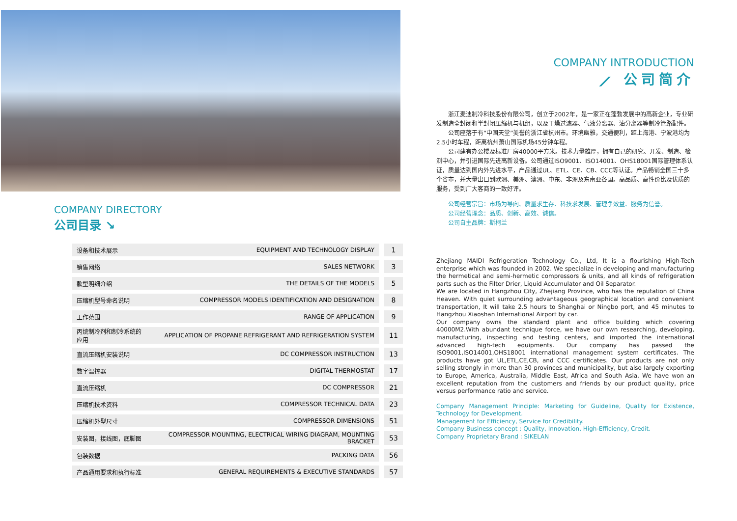COMPANY DIRECTORY
公司目录 ↘
| 设备和技术展示 | EQUIPMENT AND TECHNOLOGY DISPLAY | 1 |
| 销售网络 | SALES NETWORK | 3 |
| 款型明细介绍 | THE DETAILS OF THE MODELS | 5 |
| 压缩机型号命名说明 | COMPRESSOR MODELS IDENTIFICATION AND DESIGNATION | 8 |
| 工作范围 | RANGE OF APPLICATION | 9 |
| 丙烷制冷剂和制冷系统的应用 | APPLICATION OF PROPANE REFRIGERANT AND REFRIGERATION SYSTEM | 11 |
| 直流压缩机安装说明 | DC COMPRESSOR INSTRUCTION | 13 |
| 数字温控器 | DIGITAL THERMOSTAT | 17 |
| 直流压缩机 | DC COMPRESSOR | 21 |
| 压缩机技术资料 | COMPRESSOR TECHNICAL DATA | 23 |
| 压缩机外型尺寸 | COMPRESSOR DIMENSIONS | 51 |
| 安装图，接线图，底脚图 | COMPRESSOR MOUNTING, ELECTRICAL WIRING DIAGRAM, MOUNTING BRACKET | 53 |
| 包装数据 | PACKING DATA | 56 |
| 产品通用要求和执行标准 | GENERAL REQUIREMENTS & EXECUTIVE STANDARDS | 57 |
COMPANY INTRODUCTION
⟋ 公司简介
浙江麦迪制冷科技股份有限公司，创立于2002年，是一家正在蓬勃发展中的高新企业，专业研发制造全封闭和半封闭压缩机与机组，以及干燥过滤器、气液分离器、油分离器等制冷管路配件。
公司座落于有“中国天堂”美誉的浙江省杭州市。环境幽雅，交通便利，距上海港、宁波港均为2.5小时车程，距离杭州萧山国际机场45分钟车程。
公司建有办公楼及标准厂房40000平方米。技术力量雄厚，拥有自己的研究、开发、制造、检测中心，并引进国际先进高新设备。公司通过ISO9001、ISO14001、OHS18001国际管理体系认证，质量达到国内外先进水平，产品通过UL、ETL、CE、CB、CCC等认证。产品畅销全国三十多个省市，并大量出口到欧洲、美洲、澳洲、中东、非洲及东南亚各国。高品质、高性价比及优质的服务，受到广大客商的一致好评。
公司经营宗旨：市场为导向、质量求生存、科技求发展、管理争效益、服务为信誉。
公司经营理念：品质、创新、高效、诚信。
公司自主品牌：斯柯兰
Zhejiang MAIDI Refrigeration Technology Co., Ltd, It is a flourishing High-Tech enterprise which was founded in 2002. We specialize in developing and manufacturing the hermetical and semi-hermetic compressors & units, and all kinds of refrigeration parts such as the Filter Drier, Liquid Accumulator and Oil Separator.
We are located in Hangzhou City, Zhejiang Province, who has the reputation of China Heaven. With quiet surrounding advantageous geographical location and convenient transportation, It will take 2.5 hours to Shanghai or Ningbo port, and 45 minutes to Hangzhou Xiaoshan International Airport by car.
Our company owns the standard plant and office building which covering 40000M2.With abundant technique force, we have our own researching, developing, manufacturing, inspecting and testing centers, and imported the international advanced high-tech equipments. Our company has passed the ISO9001,ISO14001,OHS18001 international management system certificates. The products have got UL,ETL,CE,CB, and CCC certificates. Our products are not only selling strongly in more than 30 provinces and municipality, but also largely exporting to Europe, America, Australia, Middle East, Africa and South Asia. We have won an excellent reputation from the customers and friends by our product quality, price versus performance ratio and service.
Company Management Principle: Marketing for Guideline, Quality for Existence, Technology for Development.
Management for Efficiency, Service for Credibility.
Company Business concept : Quality, Innovation, High-Efficiency, Credit.
Company Proprietary Brand : SIKELAN